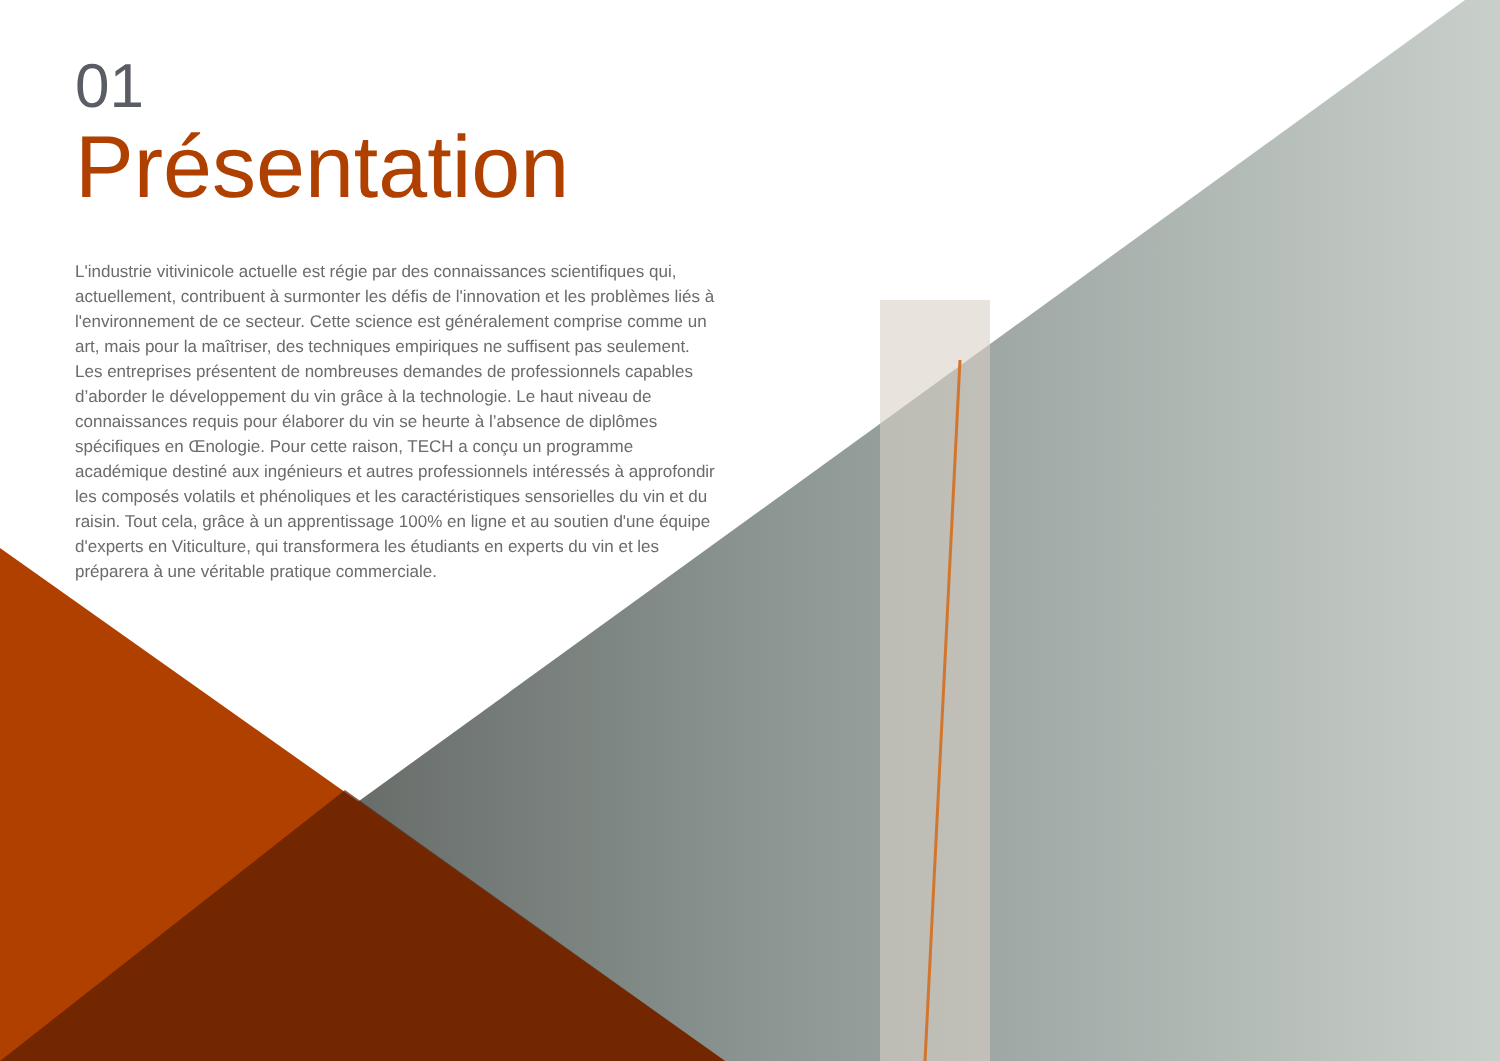01
Présentation
L'industrie vitivinicole actuelle est régie par des connaissances scientifiques qui, actuellement, contribuent à surmonter les défis de l'innovation et les problèmes liés à l'environnement de ce secteur. Cette science est généralement comprise comme un art, mais pour la maîtriser, des techniques empiriques ne suffisent pas seulement. Les entreprises présentent de nombreuses demandes de professionnels capables d’aborder le développement du vin grâce à la technologie. Le haut niveau de connaissances requis pour élaborer du vin se heurte à l’absence de diplômes spécifiques en Œnologie. Pour cette raison, TECH a conçu un programme académique destiné aux ingénieurs et autres professionnels intéressés à approfondir les composés volatils et phénoliques et les caractéristiques sensorielles du vin et du raisin. Tout cela, grâce à un apprentissage 100% en ligne et au soutien d'une équipe d'experts en Viticulture, qui transformera les étudiants en experts du vin et les préparera à une véritable pratique commerciale.